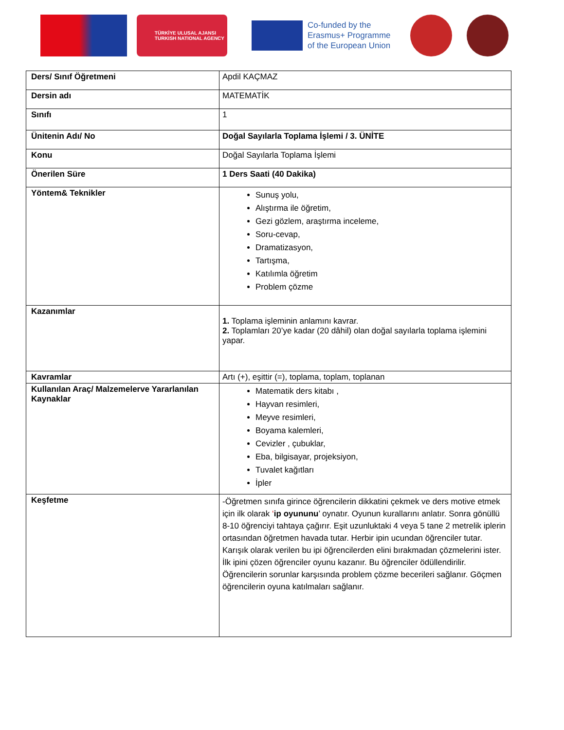TÜRKİYE ULUSAL AJANSI
TURKISH NATIONAL AGENCY
Co-funded by the
Erasmus+ Programme
of the European Union
| Ders/ Sınıf Öğretmeni | Apdil KAÇMAZ |
| Dersin adı | MATEMATİK |
| Sınıfı | 1 |
| Ünitenin Adı/ No | Doğal Sayılarla Toplama İşlemi / 3. ÜNİTE |
| Konu | Doğal Sayılarla Toplama İşlemi |
| Önerilen Süre | 1 Ders Saati (40 Dakika) |
| Yöntem& Teknikler | Sunuş yolu, Alıştırma ile öğretim, Gezi gözlem, araştırma inceleme, Soru-cevap, Dramatizasyon, Tartışma, Katılımla öğretim Problem çözme |
| Kazanımlar | 1. Toplama işleminin anlamını kavrar. 2. Toplamları 20’ye kadar (20 dâhil) olan doğal sayılarla toplama işlemini yapar. |
| Kavramlar | Artı (+), eşittir (=), toplama, toplam, toplanan |
| Kullanılan Araç/ Malzemelerve Yararlanılan Kaynaklar | Matematik ders kitabı , Hayvan resimleri, Meyve resimleri, Boyama kalemleri, Cevizler , çubuklar, Eba, bilgisayar, projeksiyon, Tuvalet kağıtları İpler |
| Keşfetme | -Öğretmen sınıfa girince öğrencilerin dikkatini çekmek ve ders motive etmek için ilk olarak ‘ ip oyununu ’ oynatır. Oyunun kurallarını anlatır. Sonra gönüllü 8-10 öğrenciyi tahtaya çağırır. Eşit uzunluktaki 4 veya 5 tane 2 metrelik iplerin ortasından öğretmen havada tutar. Herbir ipin ucundan öğrenciler tutar. Karışık olarak verilen bu ipi öğrencilerden elini bırakmadan çözmelerini ister. İlk ipini çözen öğrenciler oyunu kazanır. Bu öğrenciler ödüllendirilir. Öğrencilerin sorunlar karşısında problem çözme becerileri sağlanır. Göçmen öğrencilerin oyuna katılmaları sağlanır. |